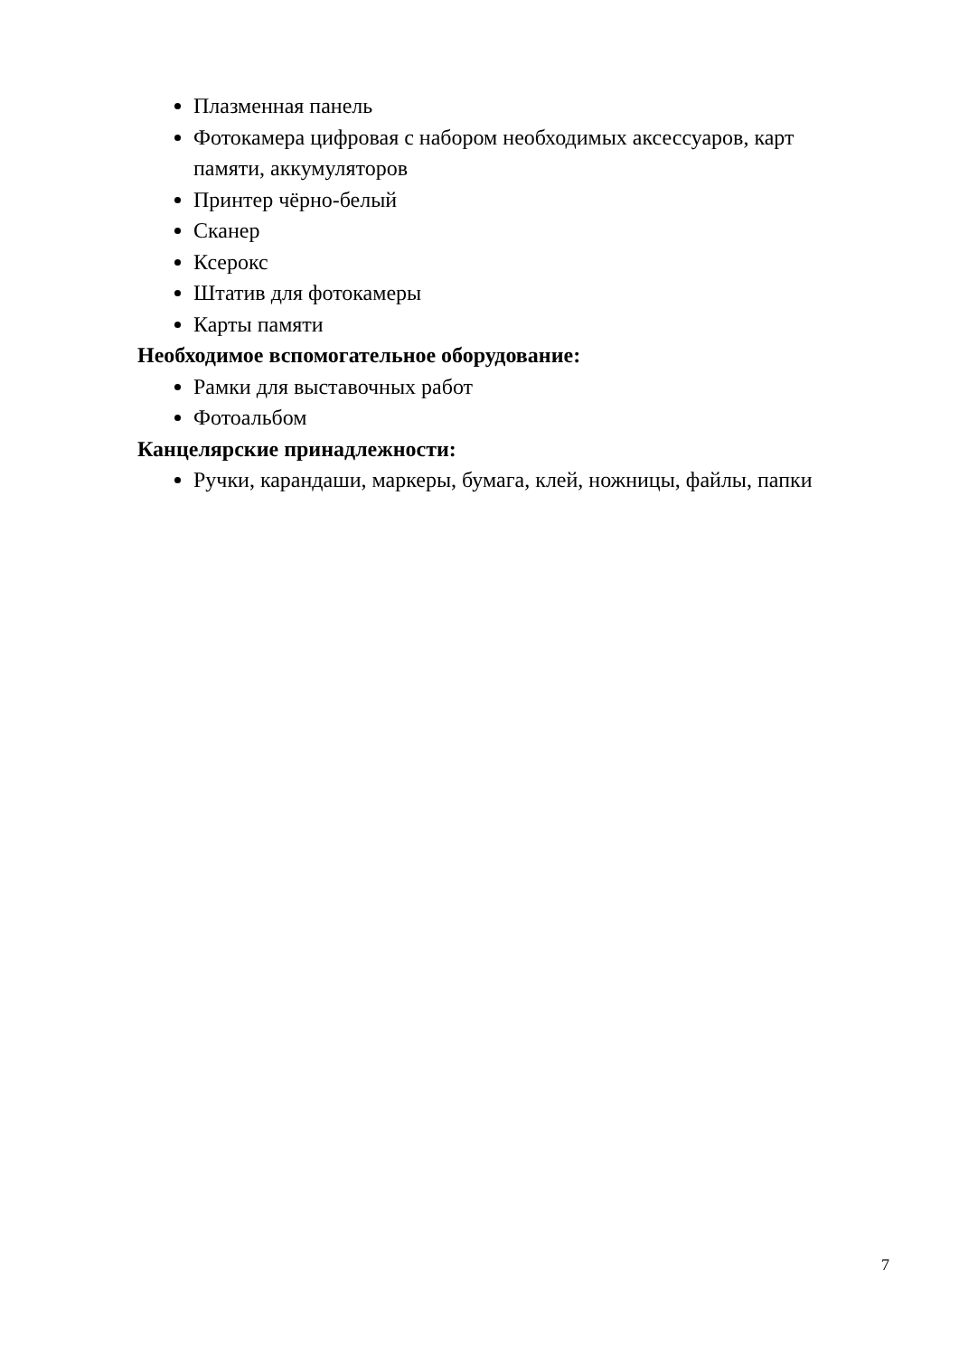Плазменная панель
Фотокамера цифровая с набором необходимых аксессуаров, карт памяти, аккумуляторов
Принтер чёрно-белый
Сканер
Ксерокс
Штатив для фотокамеры
Карты памяти
Необходимое вспомогательное оборудование:
Рамки для выставочных работ
Фотоальбом
Канцелярские принадлежности:
Ручки, карандаши, маркеры, бумага, клей, ножницы, файлы, папки
7